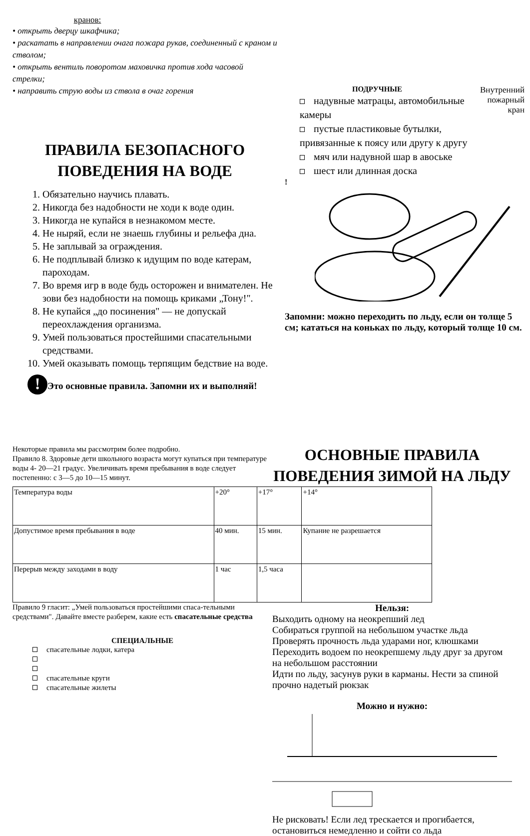кранов:
• открыть дверцу шкафчика;
• раскатать в направлении очага пожара рукав, соединенный с краном и стволом;
• открыть вентиль поворотом маховичка против хода часовой стрелки;
• направить струю воды из ствола в очаг горения
ПРАВИЛА БЕЗОПАСНОГО
ПОВЕДЕНИЯ НА ВОДЕ
1. Обязательно научись плавать.
2. Никогда без надобности не ходи к воде один.
3. Никогда не купайся в незнакомом месте.
4. Не ныряй, если не знаешь глубины и рельефа дна.
5. Не заплывай за ограждения.
6. Не подплывай близко к идущим по воде катерам, пароходам.
7. Во время игр в воде будь осторожен и внимателен. Не зови без надобности на помощь криками „Тону!".
8. Не купайся „до посинения" — не допускай переохлаждения организма.
9. Умей пользоваться простейшими спасательными средствами.
10. Умей оказывать помощь терпящим бедствие на воде.
! Это основные правила. Запомни их и выполняй!
ПОДРУЧНЫЕ
надувные матрацы, автомобильные камеры
пустые пластиковые бутылки, привязанные к поясу или другу к другу
мяч или надувной шар в авоське
шест или длинная доска
Внутренний пожарный кран
!
Запомни: можно переходить по льду, если он толще 5 см; кататься на коньках по льду, который толще 10 см.
Некоторые правила мы рассмотрим более подробно.
Правило 8. Здоровые дети школьного возраста могут купаться при температуре воды 4- 20—21 градус. Увеличивать время пребывания в воде следует постепенно: с 3—5 до 10—15 минут.
ОСНОВНЫЕ ПРАВИЛА
ПОВЕДЕНИЯ ЗИМОЙ НА ЛЬДУ
| Температура воды | +20° | +17° | +14° |
| Допустимое время пребывания в воде | 40 мин. | 15 мин. | Купание не разрешается |
| Перерыв между заходами в воду | 1 час | 1,5 часа | |
Правило 9 гласит: „Умей пользоваться простейшими спаса-тельными средствами". Давайте вместе разберем, какие есть спасательные средства
СПЕЦИАЛЬНЫЕ
спасательные лодки, катера
спасательные круги
спасательные жилеты
Нельзя:
Выходить одному на неокрепший лед
Собираться группой на небольшом участке льда
Проверять прочность льда ударами ног, клюшками
Переходить водоем по неокрепшему льду друг за другом на небольшом расстоянии
Идти по льду, засунув руки в карманы. Нести за спиной прочно надетый рюкзак
Можно и нужно:
Не рисковать! Если лед трескается и прогибается, остановиться немедленно и сойти со льда